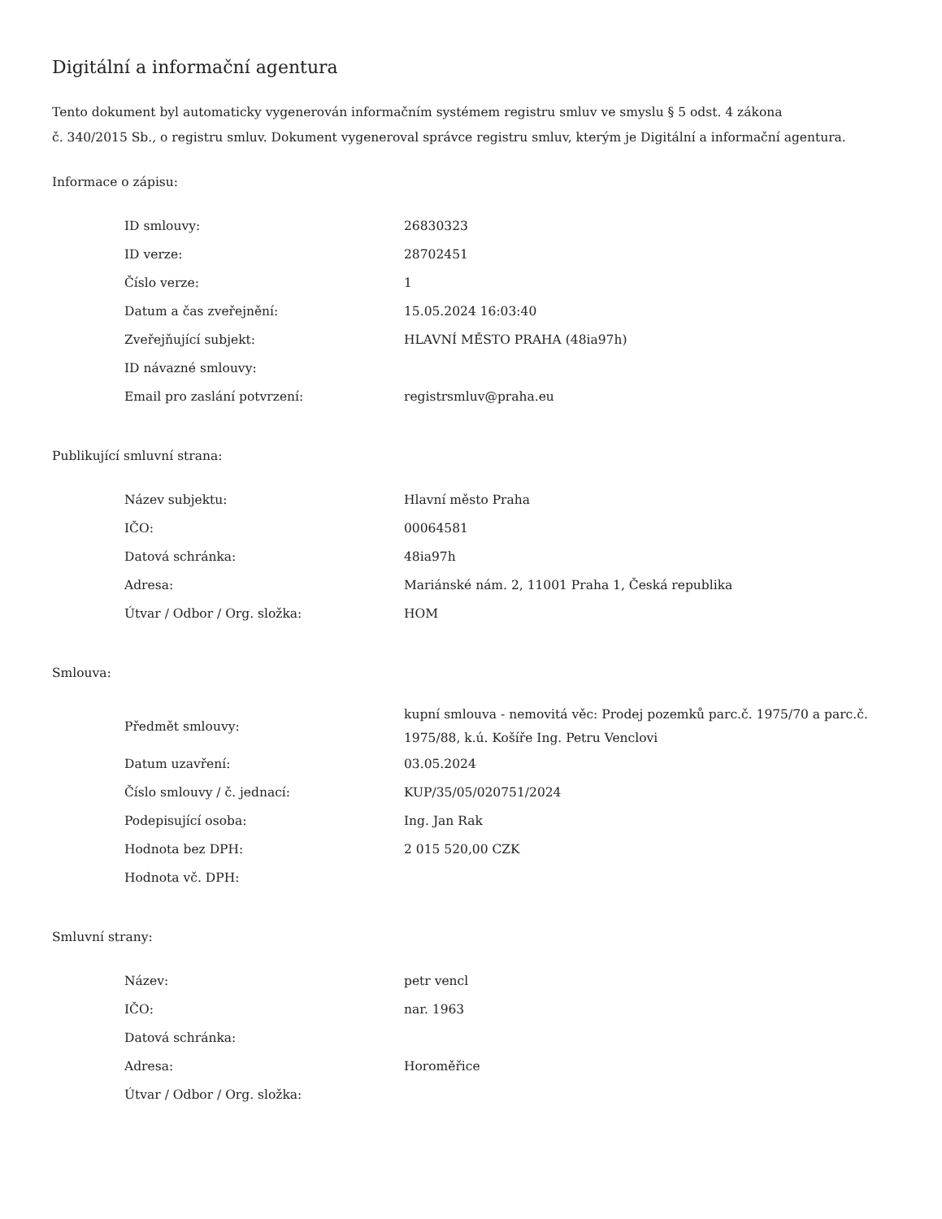Digitální a informační agentura
Tento dokument byl automaticky vygenerován informačním systémem registru smluv ve smyslu § 5 odst. 4 zákona
č. 340/2015 Sb., o registru smluv. Dokument vygeneroval správce registru smluv, kterým je Digitální a informační agentura.
Informace o zápisu:
| ID smlouvy: | 26830323 |
| ID verze: | 28702451 |
| Číslo verze: | 1 |
| Datum a čas zveřejnění: | 15.05.2024 16:03:40 |
| Zveřejňující subjekt: | HLAVNÍ MĚSTO PRAHA (48ia97h) |
| ID návazné smlouvy: | |
| Email pro zaslání potvrzení: | registrsmluv@praha.eu |
Publikující smluvní strana:
| Název subjektu: | Hlavní město Praha |
| IČO: | 00064581 |
| Datová schránka: | 48ia97h |
| Adresa: | Mariánské nám. 2, 11001 Praha 1, Česká republika |
| Útvar / Odbor / Org. složka: | HOM |
Smlouva:
| Předmět smlouvy: | kupní smlouva - nemovitá věc: Prodej pozemků parc.č. 1975/70 a parc.č. 1975/88, k.ú. Košíře Ing. Petru Venclovi |
| Datum uzavření: | 03.05.2024 |
| Číslo smlouvy / č. jednací: | KUP/35/05/020751/2024 |
| Podepisující osoba: | Ing. Jan Rak |
| Hodnota bez DPH: | 2 015 520,00 CZK |
| Hodnota vč. DPH: | |
Smluvní strany:
| Název: | petr vencl |
| IČO: | nar. 1963 |
| Datová schránka: | |
| Adresa: | Horoměřice |
| Útvar / Odbor / Org. složka: | |